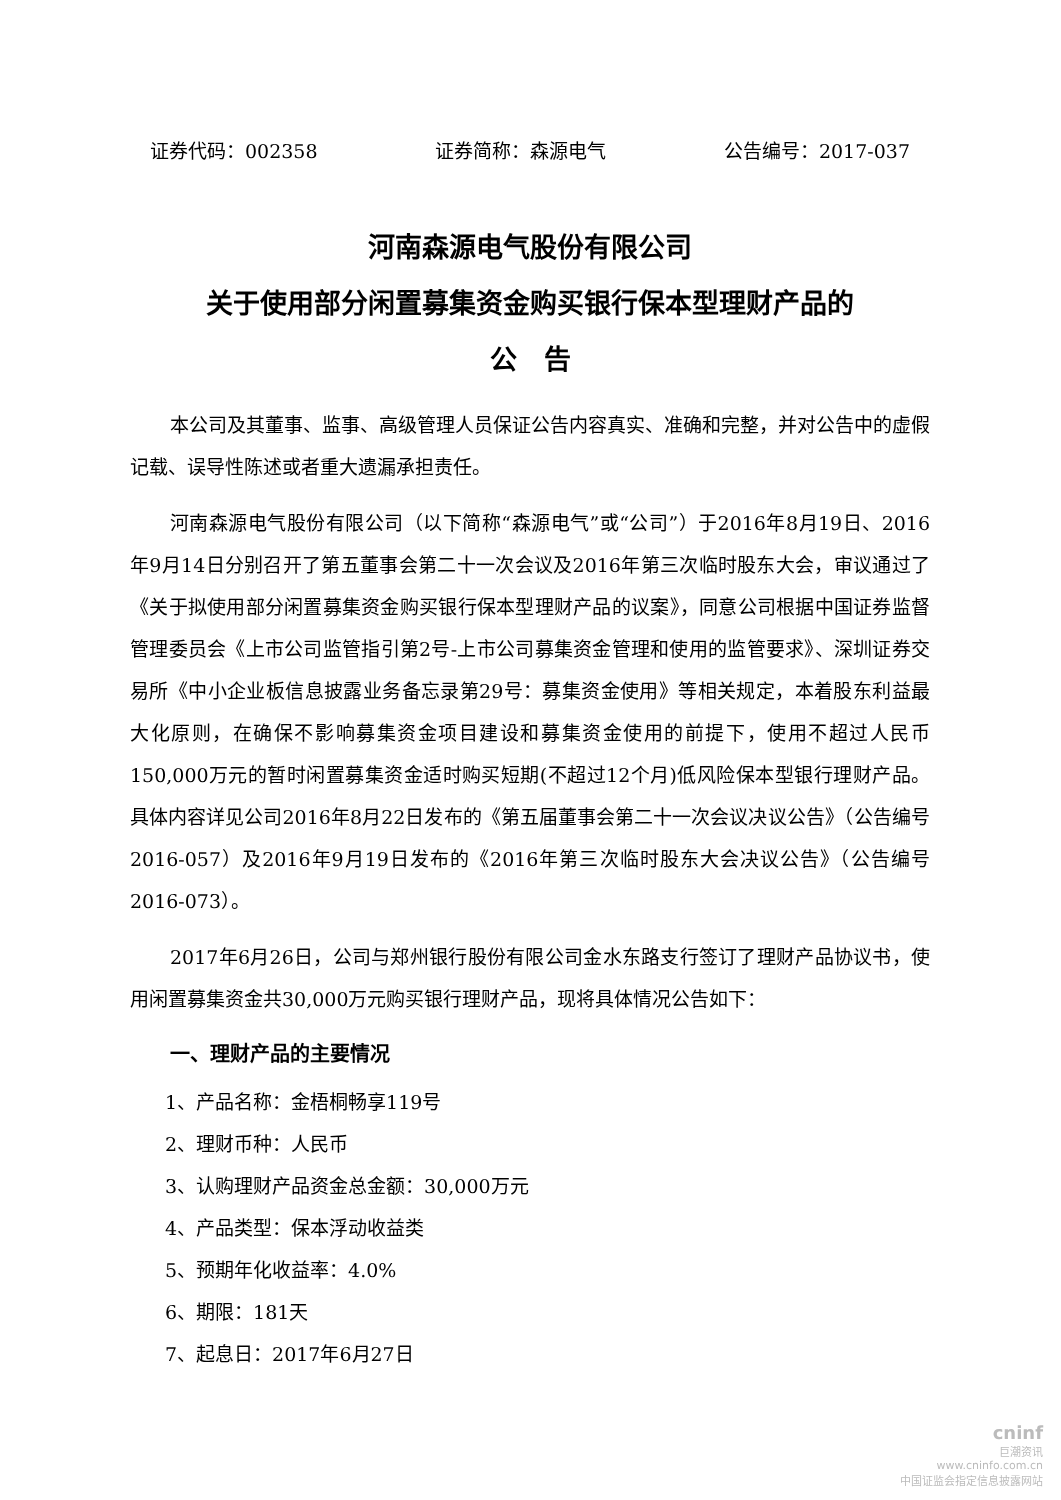证券代码：002358 证券简称：森源电气 公告编号：2017-037
河南森源电气股份有限公司
关于使用部分闲置募集资金购买银行保本型理财产品的
公　告
本公司及其董事、监事、高级管理人员保证公告内容真实、准确和完整，并对公告中的虚假记载、误导性陈述或者重大遗漏承担责任。
河南森源电气股份有限公司（以下简称“森源电气”或“公司”）于2016年8月19日、2016年9月14日分别召开了第五董事会第二十一次会议及2016年第三次临时股东大会，审议通过了《关于拟使用部分闲置募集资金购买银行保本型理财产品的议案》，同意公司根据中国证券监督管理委员会《上市公司监管指引第2号-上市公司募集资金管理和使用的监管要求》、深圳证券交易所《中小企业板信息披露业务备忘录第29号：募集资金使用》等相关规定，本着股东利益最大化原则，在确保不影响募集资金项目建设和募集资金使用的前提下，使用不超过人民币150,000万元的暂时闲置募集资金适时购买短期(不超过12个月)低风险保本型银行理财产品。具体内容详见公司2016年8月22日发布的《第五届董事会第二十一次会议决议公告》（公告编号2016-057）及2016年9月19日发布的《2016年第三次临时股东大会决议公告》（公告编号2016-073）。
2017年6月26日，公司与郑州银行股份有限公司金水东路支行签订了理财产品协议书，使用闲置募集资金共30,000万元购买银行理财产品，现将具体情况公告如下：
一、理财产品的主要情况
1、产品名称：金梧桐畅享119号
2、理财币种：人民币
3、认购理财产品资金总金额：30,000万元
4、产品类型：保本浮动收益类
5、预期年化收益率：4.0%
6、期限：181天
7、起息日：2017年6月27日
cninf
巨潮资讯
www.cninfo.com.cn
中国证监会指定信息披露网站